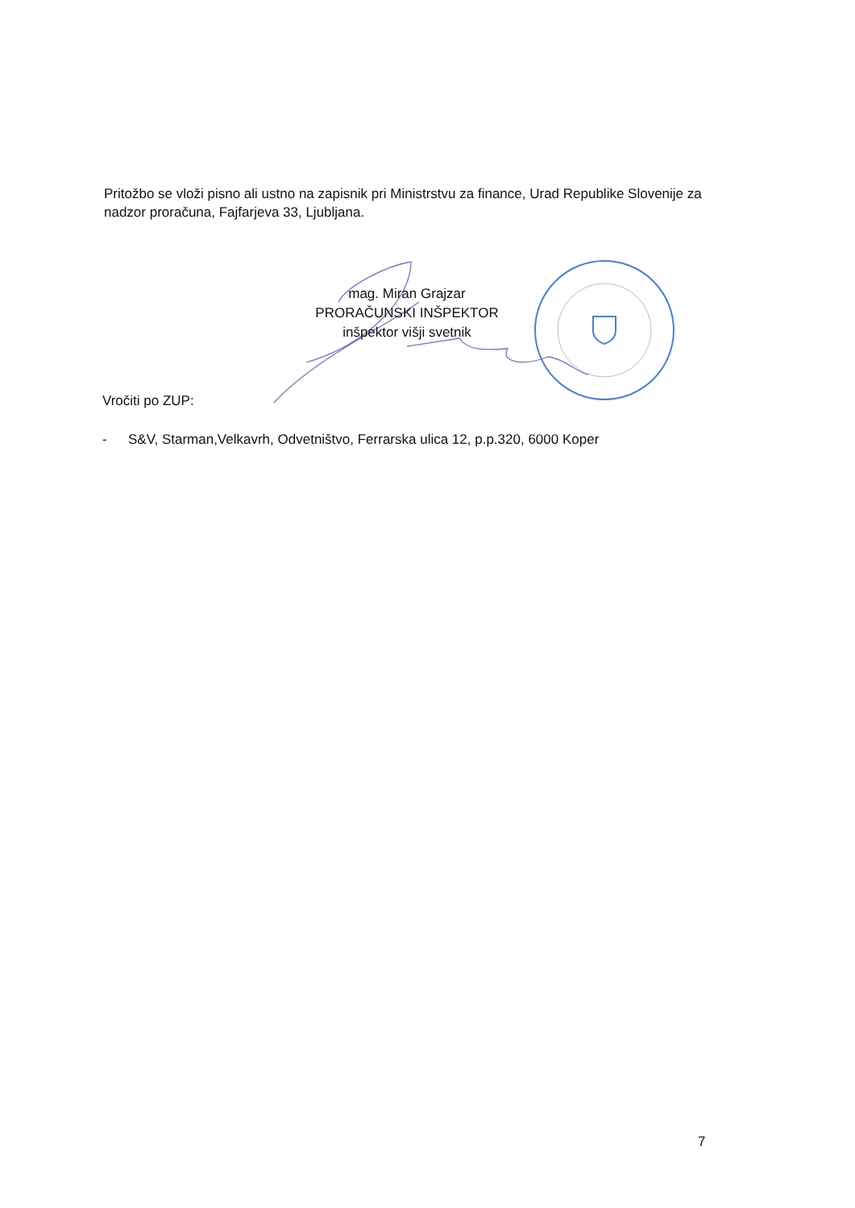Pritožbo se vloži pisno ali ustno na zapisnik pri Ministrstvu za finance, Urad Republike Slovenije za nadzor proračuna, Fajfarjeva 33, Ljubljana.
mag. Miran Grajzar
PRORAČUNSKI INŠPEKTOR
inšpektor višji svetnik
Vročiti po ZUP:
- S&V, Starman,Velkavrh, Odvetništvo, Ferrarska ulica 12, p.p.320, 6000 Koper
7